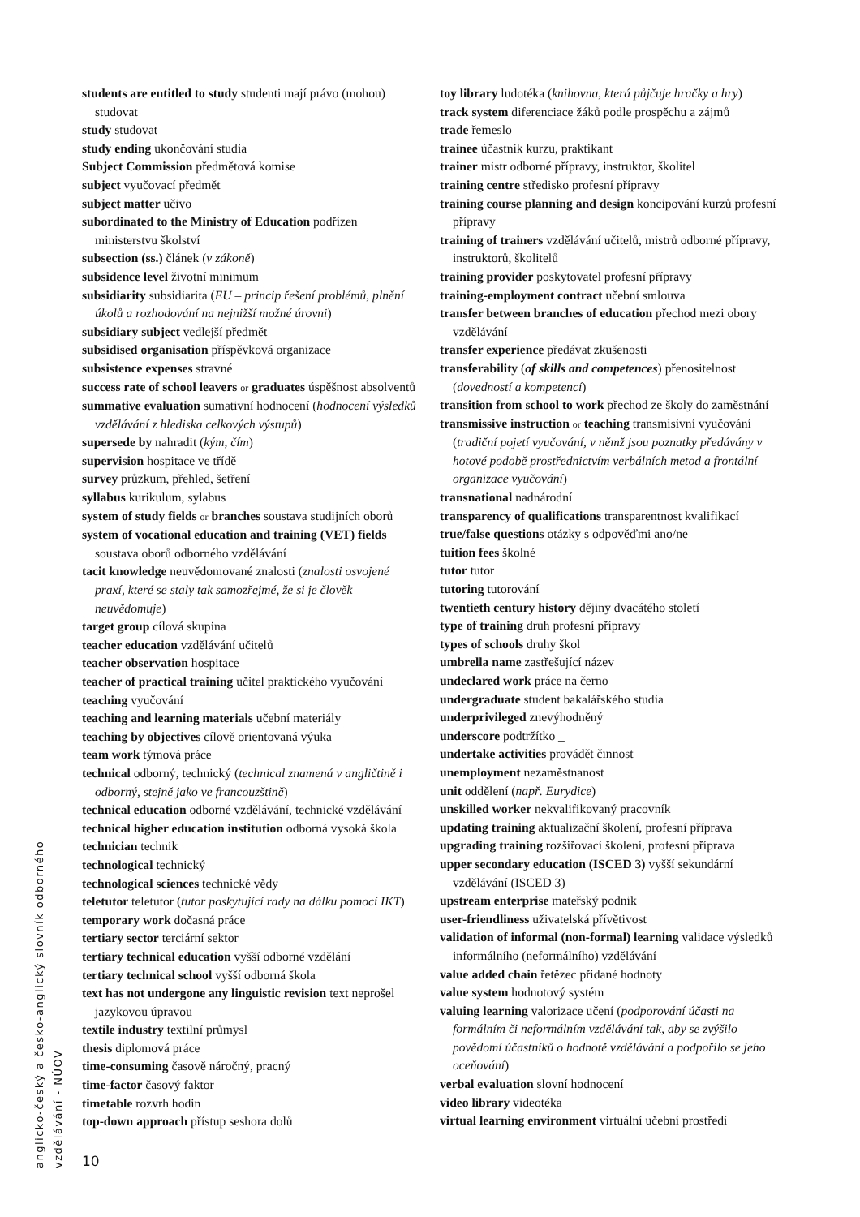students are entitled to study studenti mají právo (mohou) studovat
study studovat
study ending ukončování studia
Subject Commission předmětová komise
subject vyučovací předmět
subject matter učivo
subordinated to the Ministry of Education podřízen ministerstvu školství
subsection (ss.) článek (v zákoně)
subsidence level životní minimum
subsidiarity subsidiarita (EU – princip řešení problémů, plnění úkolů a rozhodování na nejnižší možné úrovni)
subsidiary subject vedlejší předmět
subsidised organisation příspěvková organizace
subsistence expenses stravné
success rate of school leavers or graduates úspěšnost absolventů
summative evaluation sumativní hodnocení (hodnocení výsledků vzdělávání z hlediska celkových výstupů)
supersede by nahradit (kým, čím)
supervision hospitace ve třídě
survey průzkum, přehled, šetření
syllabus kurikulum, sylabus
system of study fields or branches soustava studijních oborů
system of vocational education and training (VET) fields soustava oborů odborného vzdělávání
tacit knowledge neuvědomované znalosti (znalosti osvojené praxí, které se staly tak samozřejmé, že si je člověk neuvědomuje)
target group cílová skupina
teacher education vzdělávání učitelů
teacher observation hospitace
teacher of practical training učitel praktického vyučování
teaching vyučování
teaching and learning materials učební materiály
teaching by objectives cílově orientovaná výuka
team work týmová práce
technical odborný, technický (technical znamená v angličtině i odborný, stejně jako ve francouzštině)
technical education odborné vzdělávání, technické vzdělávání
technical higher education institution odborná vysoká škola
technician technik
technological technický
technological sciences technické vědy
teletutor teletutor (tutor poskytující rady na dálku pomocí IKT)
temporary work dočasná práce
tertiary sector terciární sektor
tertiary technical education vyšší odborné vzdělání
tertiary technical school vyšší odborná škola
text has not undergone any linguistic revision text neprošel jazykovou úpravou
textile industry textilní průmysl
thesis diplomová práce
time-consuming časově náročný, pracný
time-factor časový faktor
timetable rozvrh hodin
top-down approach přístup seshora dolů
toy library ludotéka (knihovna, která půjčuje hračky a hry)
track system diferenciace žáků podle prospěchu a zájmů
trade řemeslo
trainee účastník kurzu, praktikant
trainer mistr odborné přípravy, instruktor, školitel
training centre středisko profesní přípravy
training course planning and design koncipování kurzů profesní přípravy
training of trainers vzdělávání učitelů, mistrů odborné přípravy, instruktorů, školitelů
training provider poskytovatel profesní přípravy
training-employment contract učební smlouva
transfer between branches of education přechod mezi obory vzdělávání
transfer experience předávat zkušenosti
transferability (of skills and competences) přenositelnost (dovedností a kompetencí)
transition from school to work přechod ze školy do zaměstnání
transmissive instruction or teaching transmisivní vyučování (tradiční pojetí vyučování, v němž jsou poznatky předávány v hotové podobě prostřednictvím verbálních metod a frontální organizace vyučování)
transnational nadnárodní
transparency of qualifications transparentnost kvalifikací
true/false questions otázky s odpověďmi ano/ne
tuition fees školné
tutor tutor
tutoring tutorování
twentieth century history dějiny dvacátého století
type of training druh profesní přípravy
types of schools druhy škol
umbrella name zastřešující název
undeclared work práce na černo
undergraduate student bakalářského studia
underprivileged znevýhodněný
underscore podtržítko _
undertake activities provádět činnost
unemployment nezaměstnanost
unit oddělení (např. Eurydice)
unskilled worker nekvalifikovaný pracovník
updating training aktualizační školení, profesní příprava
upgrading training rozšiřovací školení, profesní příprava
upper secondary education (ISCED 3) vyšší sekundární vzdělávání (ISCED 3)
upstream enterprise mateřský podnik
user-friendliness uživatelská přívětivost
validation of informal (non-formal) learning validace výsledků informálního (neformálního) vzdělávání
value added chain řetězec přidané hodnoty
value system hodnotový systém
valuing learning valorizace učení (podporování účasti na formálním či neformálním vzdělávání tak, aby se zvýšilo povědomí účastníků o hodnotě vzdělávání a podpořilo se jeho oceňování)
verbal evaluation slovní hodnocení
video library videotéka
virtual learning environment virtuální učební prostředí
anglicko-český a česko-anglický slovník odborného vzdělávání - NÚOV
10